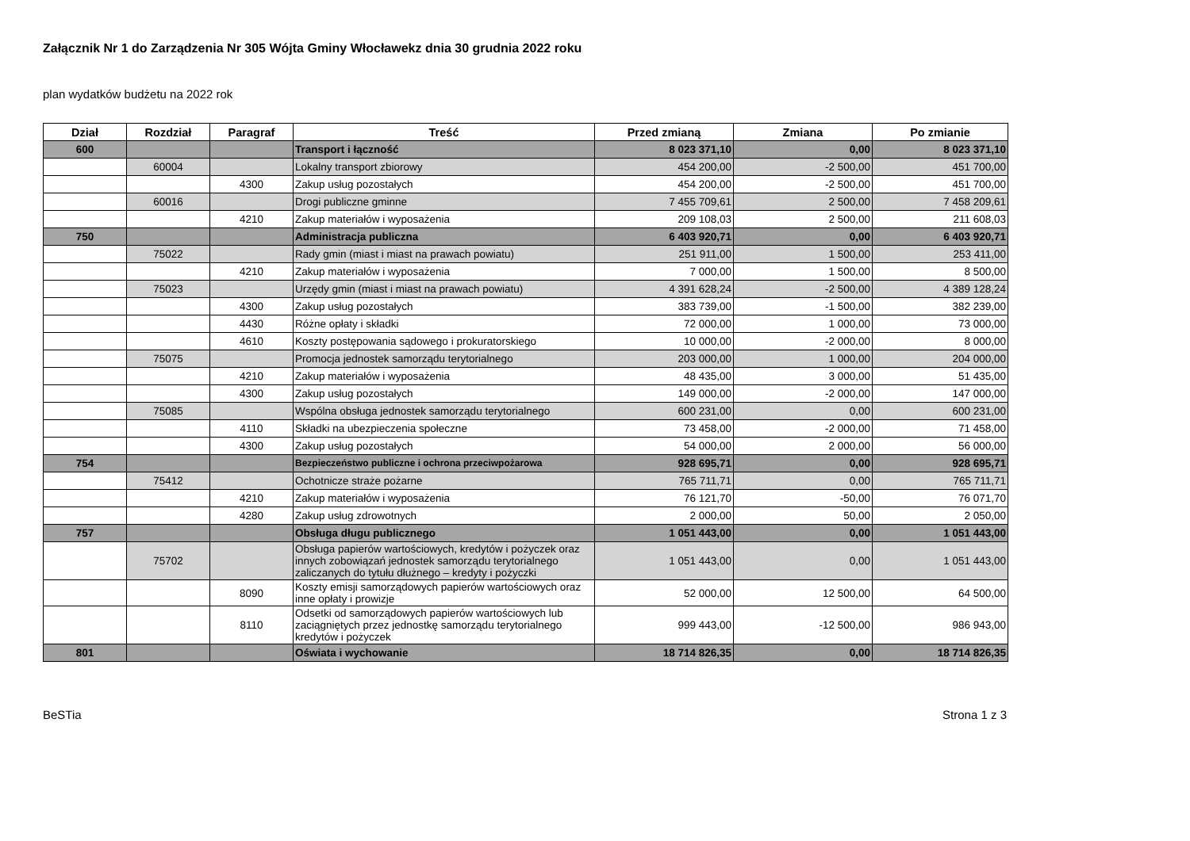Załącznik Nr 1 do Zarządzenia Nr 305 Wójta Gminy Włocławekz dnia 30 grudnia 2022 roku
plan wydatków budżetu na 2022 rok
| Dział | Rozdział | Paragraf | Treść | Przed zmianą | Zmiana | Po zmianie |
| --- | --- | --- | --- | --- | --- | --- |
| 600 | | | Transport i łączność | 8 023 371,10 | 0,00 | 8 023 371,10 |
| | 60004 | | Lokalny transport zbiorowy | 454 200,00 | -2 500,00 | 451 700,00 |
| | | 4300 | Zakup usług pozostałych | 454 200,00 | -2 500,00 | 451 700,00 |
| | 60016 | | Drogi publiczne gminne | 7 455 709,61 | 2 500,00 | 7 458 209,61 |
| | | 4210 | Zakup materiałów i wyposażenia | 209 108,03 | 2 500,00 | 211 608,03 |
| 750 | | | Administracja publiczna | 6 403 920,71 | 0,00 | 6 403 920,71 |
| | 75022 | | Rady gmin (miast i miast na prawach powiatu) | 251 911,00 | 1 500,00 | 253 411,00 |
| | | 4210 | Zakup materiałów i wyposażenia | 7 000,00 | 1 500,00 | 8 500,00 |
| | 75023 | | Urzędy gmin (miast i miast na prawach powiatu) | 4 391 628,24 | -2 500,00 | 4 389 128,24 |
| | | 4300 | Zakup usług pozostałych | 383 739,00 | -1 500,00 | 382 239,00 |
| | | 4430 | Różne opłaty i składki | 72 000,00 | 1 000,00 | 73 000,00 |
| | | 4610 | Koszty postępowania sądowego i prokuratorskiego | 10 000,00 | -2 000,00 | 8 000,00 |
| | 75075 | | Promocja jednostek samorządu terytorialnego | 203 000,00 | 1 000,00 | 204 000,00 |
| | | 4210 | Zakup materiałów i wyposażenia | 48 435,00 | 3 000,00 | 51 435,00 |
| | | 4300 | Zakup usług pozostałych | 149 000,00 | -2 000,00 | 147 000,00 |
| | 75085 | | Wspólna obsługa jednostek samorządu terytorialnego | 600 231,00 | 0,00 | 600 231,00 |
| | | 4110 | Składki na ubezpieczenia społeczne | 73 458,00 | -2 000,00 | 71 458,00 |
| | | 4300 | Zakup usług pozostałych | 54 000,00 | 2 000,00 | 56 000,00 |
| 754 | | | Bezpieczeństwo publiczne i ochrona przeciwpożarowa | 928 695,71 | 0,00 | 928 695,71 |
| | 75412 | | Ochotnicze straże pożarne | 765 711,71 | 0,00 | 765 711,71 |
| | | 4210 | Zakup materiałów i wyposażenia | 76 121,70 | -50,00 | 76 071,70 |
| | | 4280 | Zakup usług zdrowotnych | 2 000,00 | 50,00 | 2 050,00 |
| 757 | | | Obsługa długu publicznego | 1 051 443,00 | 0,00 | 1 051 443,00 |
| | 75702 | | Obsługa papierów wartościowych, kredytów i pożyczek oraz innych zobowiązań jednostek samorządu terytorialnego zaliczanych do tytułu dłużnego – kredyty i pożyczki | 1 051 443,00 | 0,00 | 1 051 443,00 |
| | | 8090 | Koszty emisji samorządowych papierów wartościowych oraz inne opłaty i prowizje | 52 000,00 | 12 500,00 | 64 500,00 |
| | | 8110 | Odsetki od samorządowych papierów wartościowych lub zaciągniętych przez jednostkę samorządu terytorialnego kredytów i pożyczek | 999 443,00 | -12 500,00 | 986 943,00 |
| 801 | | | Oświata i wychowanie | 18 714 826,35 | 0,00 | 18 714 826,35 |
BeSTia Strona 1 z 3